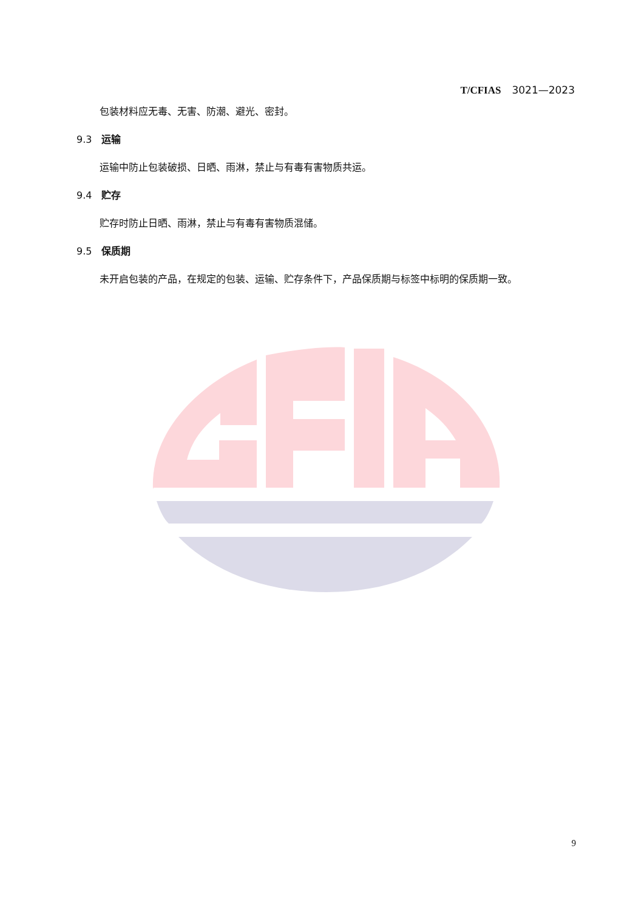T/CFIAS 3021—2023
包装材料应无毒、无害、防潮、避光、密封。
9.3 运输
运输中防止包装破损、日晒、雨淋，禁止与有毒有害物质共运。
9.4 贮存
贮存时防止日晒、雨淋，禁止与有毒有害物质混储。
9.5 保质期
未开启包装的产品，在规定的包装、运输、贮存条件下，产品保质期与标签中标明的保质期一致。
9